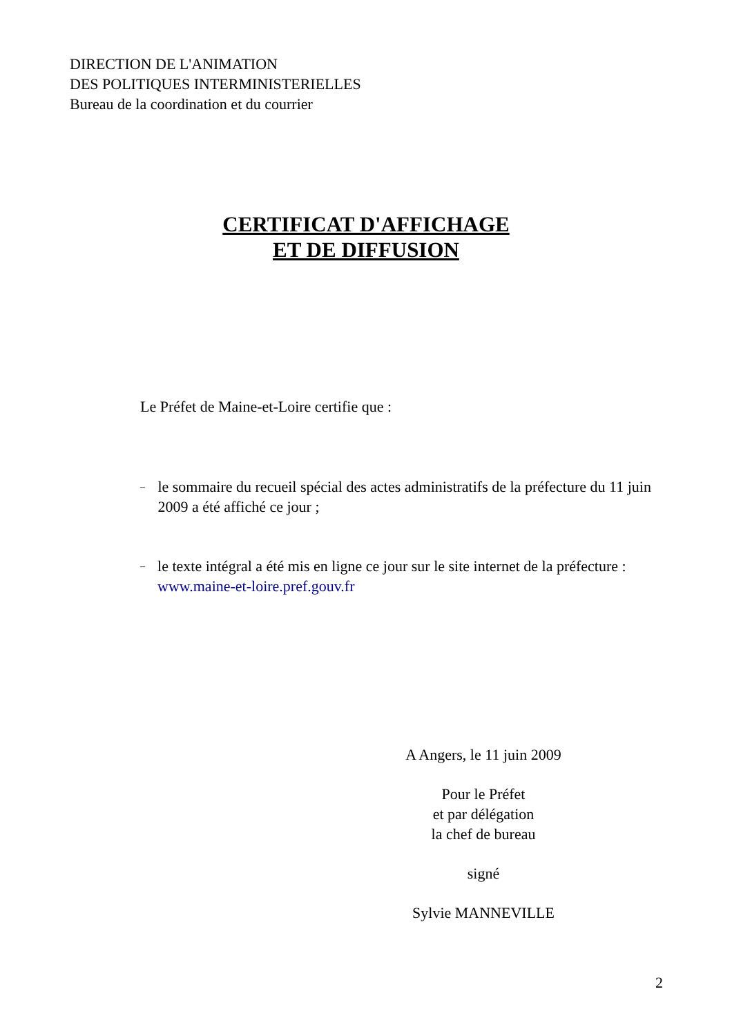DIRECTION DE L'ANIMATION
DES POLITIQUES INTERMINISTERIELLES
Bureau de la coordination et du courrier
CERTIFICAT D'AFFICHAGE
ET DE DIFFUSION
Le Préfet de Maine-et-Loire certifie que :
– le sommaire du recueil spécial des actes administratifs de la préfecture du 11 juin 2009 a été affiché ce jour ;
– le texte intégral a été mis en ligne ce jour sur le site internet de la préfecture : www.maine-et-loire.pref.gouv.fr
A Angers, le 11 juin 2009
Pour le Préfet
et par délégation
la chef de bureau
signé
Sylvie MANNEVILLE
2